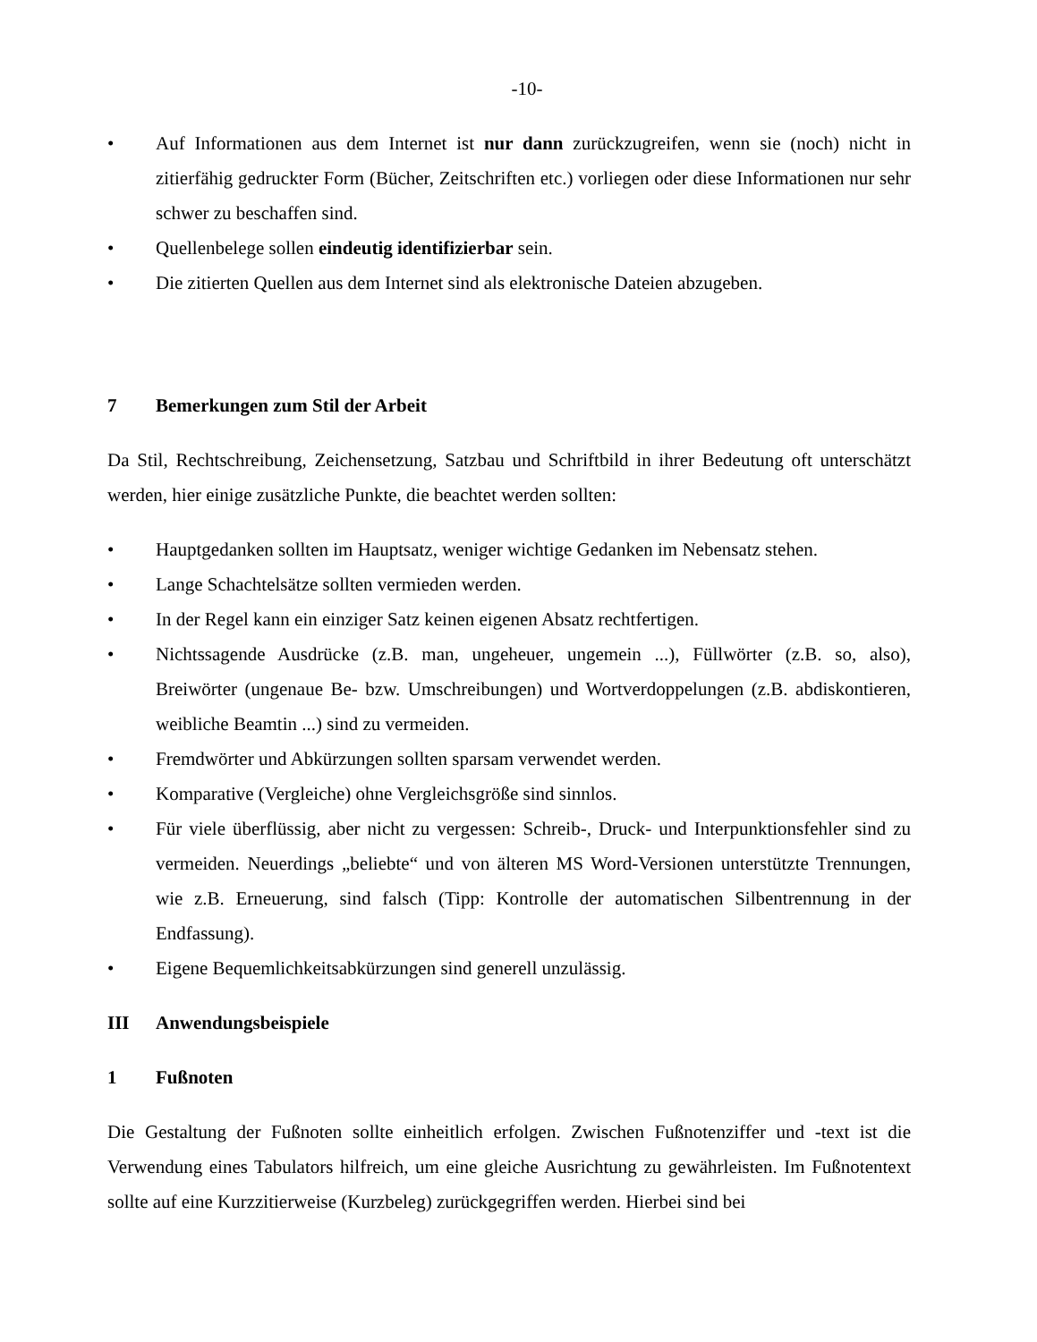-10-
• Auf Informationen aus dem Internet ist nur dann zurückzugreifen, wenn sie (noch) nicht in zitierfähig gedruckter Form (Bücher, Zeitschriften etc.) vorliegen oder diese Informationen nur sehr schwer zu beschaffen sind.
• Quellenbelege sollen eindeutig identifizierbar sein.
• Die zitierten Quellen aus dem Internet sind als elektronische Dateien abzugeben.
7 Bemerkungen zum Stil der Arbeit
Da Stil, Rechtschreibung, Zeichensetzung, Satzbau und Schriftbild in ihrer Bedeutung oft unterschätzt werden, hier einige zusätzliche Punkte, die beachtet werden sollten:
• Hauptgedanken sollten im Hauptsatz, weniger wichtige Gedanken im Nebensatz stehen.
• Lange Schachtelsätze sollten vermieden werden.
• In der Regel kann ein einziger Satz keinen eigenen Absatz rechtfertigen.
• Nichtssagende Ausdrücke (z.B. man, ungeheuer, ungemein ...), Füllwörter (z.B. so, also), Breiwörter (ungenaue Be- bzw. Umschreibungen) und Wortverdoppelungen (z.B. abdiskontieren, weibliche Beamtin ...) sind zu vermeiden.
• Fremdwörter und Abkürzungen sollten sparsam verwendet werden.
• Komparative (Vergleiche) ohne Vergleichsgröße sind sinnlos.
• Für viele überflüssig, aber nicht zu vergessen: Schreib-, Druck- und Interpunktionsfehler sind zu vermeiden. Neuerdings „beliebte“ und von älteren MS Word-Versionen unterstützte Trennungen, wie z.B. Erneuerung, sind falsch (Tipp: Kontrolle der automatischen Silbentrennung in der Endfassung).
• Eigene Bequemlichkeitsabkürzungen sind generell unzulässig.
III Anwendungsbeispiele
1 Fußnoten
Die Gestaltung der Fußnoten sollte einheitlich erfolgen. Zwischen Fußnotenziffer und -text ist die Verwendung eines Tabulators hilfreich, um eine gleiche Ausrichtung zu gewährleisten. Im Fußnotentext sollte auf eine Kurzzitierweise (Kurzbeleg) zurückgegriffen werden. Hierbei sind bei